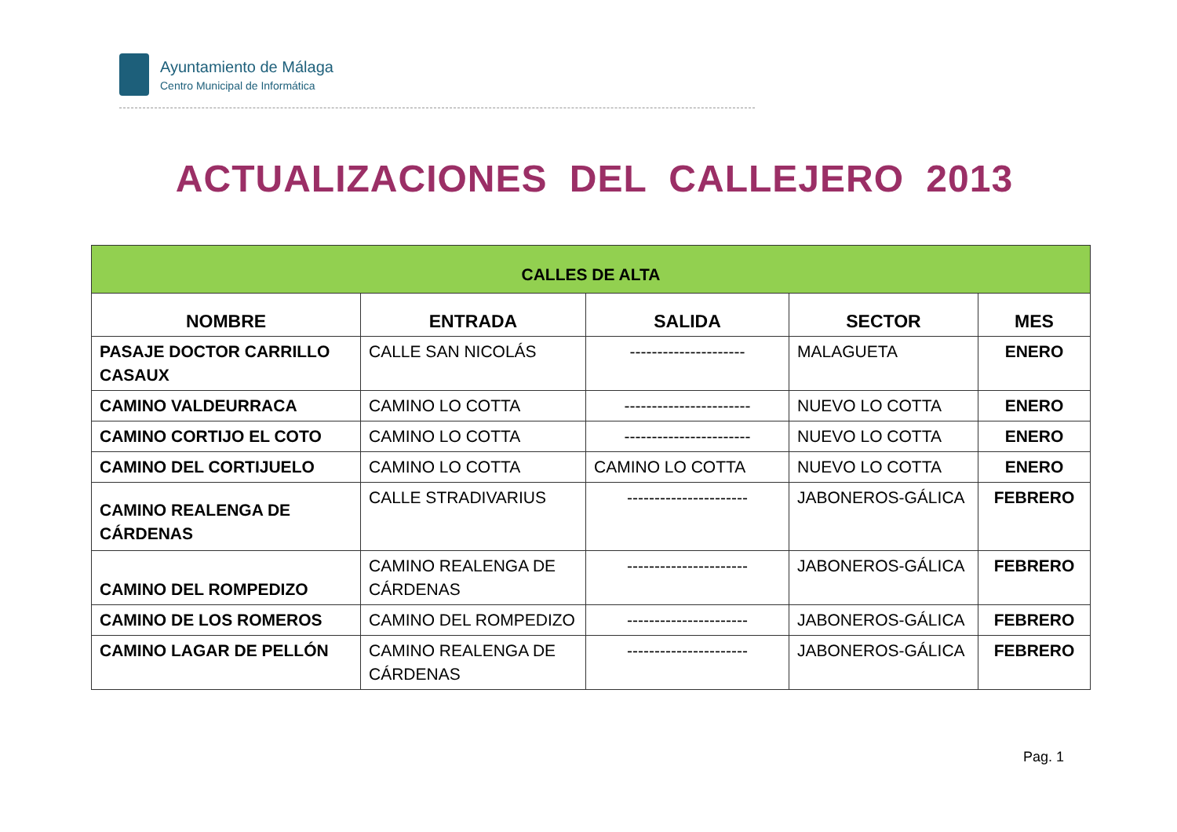Ayuntamiento de Málaga
Centro Municipal de Informática
ACTUALIZACIONES DEL CALLEJERO 2013
| CALLES DE ALTA | | | | |
| --- | --- | --- | --- | --- |
| NOMBRE | ENTRADA | SALIDA | SECTOR | MES |
| PASAJE DOCTOR CARRILLO CASAUX | CALLE SAN NICOLÁS | --------------------- | MALAGUETA | ENERO |
| CAMINO VALDEURRACA | CAMINO LO COTTA | ----------------------- | NUEVO LO COTTA | ENERO |
| CAMINO CORTIJO EL COTO | CAMINO LO COTTA | ----------------------- | NUEVO LO COTTA | ENERO |
| CAMINO DEL CORTIJUELO | CAMINO LO COTTA | CAMINO LO COTTA | NUEVO LO COTTA | ENERO |
| CAMINO REALENGA DE CÁRDENAS | CALLE STRADIVARIUS | ---------------------- | JABONEROS-GÁLICA | FEBRERO |
| CAMINO DEL ROMPEDIZO | CAMINO REALENGA DE CÁRDENAS | ---------------------- | JABONEROS-GÁLICA | FEBRERO |
| CAMINO DE LOS ROMEROS | CAMINO DEL ROMPEDIZO | ---------------------- | JABONEROS-GÁLICA | FEBRERO |
| CAMINO LAGAR DE PELLÓN | CAMINO REALENGA DE CÁRDENAS | ---------------------- | JABONEROS-GÁLICA | FEBRERO |
Pag. 1